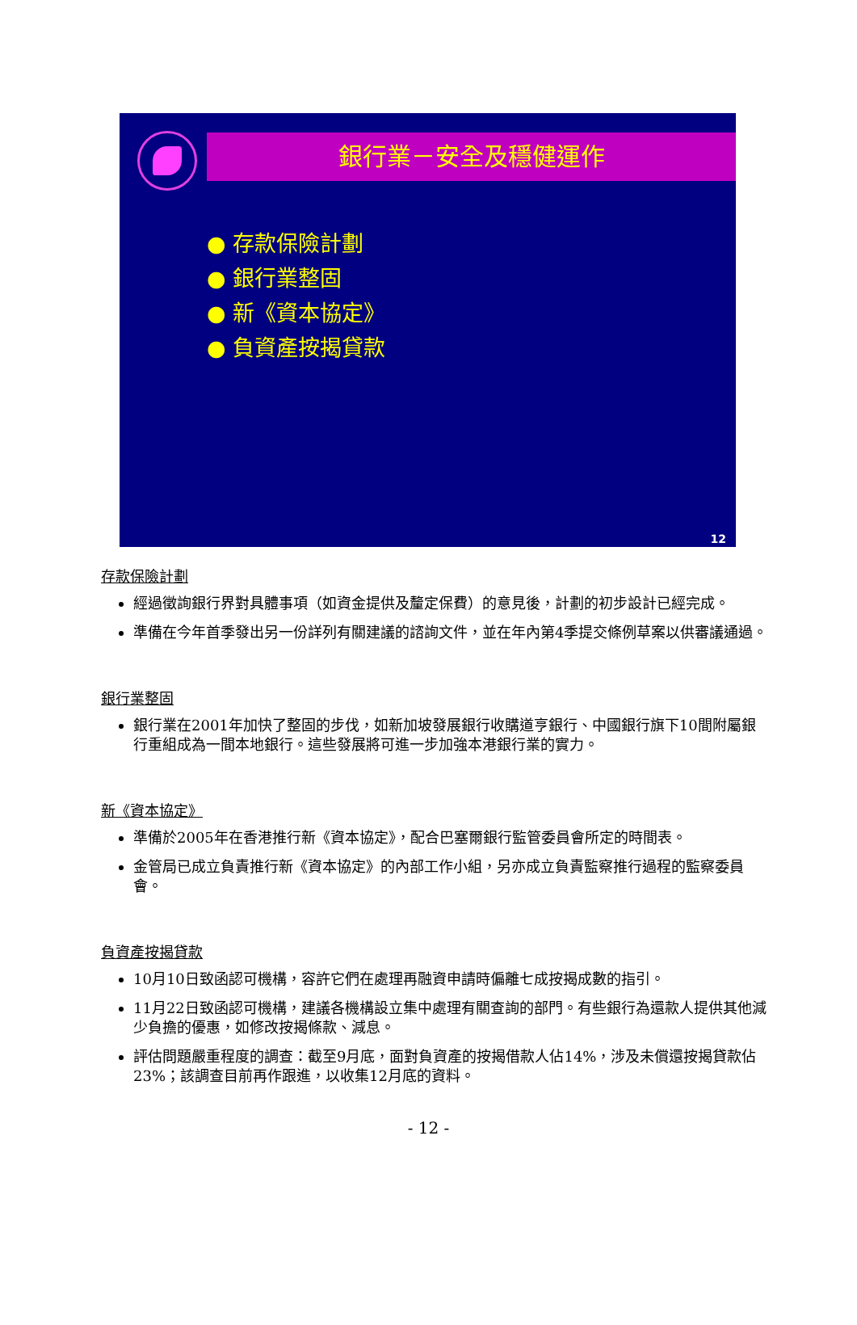銀行業－安全及穩健運作
● 存款保險計劃
● 銀行業整固
● 新《資本協定》
● 負資產按揭貸款
12
存款保險計劃
經過徵詢銀行界對具體事項（如資金提供及釐定保費）的意見後，計劃的初步設計已經完成。
準備在今年首季發出另一份詳列有關建議的諮詢文件，並在年內第4季提交條例草案以供審議通過。
銀行業整固
銀行業在2001年加快了整固的步伐，如新加坡發展銀行收購道亨銀行、中國銀行旗下10間附屬銀行重組成為一間本地銀行。這些發展將可進一步加強本港銀行業的實力。
新《資本協定》
準備於2005年在香港推行新《資本協定》，配合巴塞爾銀行監管委員會所定的時間表。
金管局已成立負責推行新《資本協定》的內部工作小組，另亦成立負責監察推行過程的監察委員會。
負資產按揭貸款
10月10日致函認可機構，容許它們在處理再融資申請時偏離七成按揭成數的指引。
11月22日致函認可機構，建議各機構設立集中處理有關查詢的部門。有些銀行為還款人提供其他減少負擔的優惠，如修改按揭條款、減息。
評估問題嚴重程度的調查：截至9月底，面對負資產的按揭借款人佔14%，涉及未償還按揭貸款佔23%；該調查目前再作跟進，以收集12月底的資料。
- 12 -